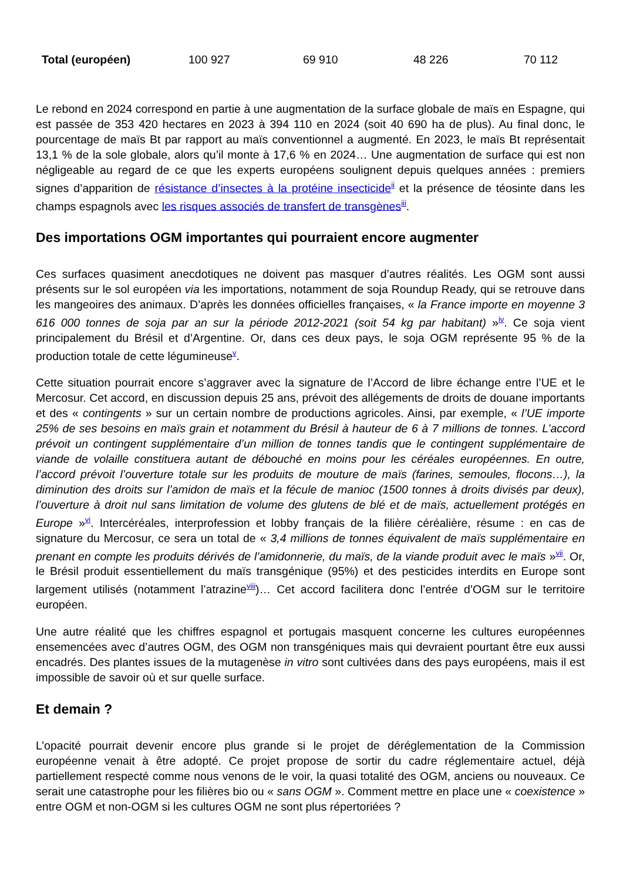| Total (européen) | 100 927 | 69 910 | 48 226 | 70 112 |
Le rebond en 2024 correspond en partie à une augmentation de la surface globale de maïs en Espagne, qui est passée de 353 420 hectares en 2023 à 394 110 en 2024 (soit 40 690 ha de plus). Au final donc, le pourcentage de maïs Bt par rapport au maïs conventionnel a augmenté. En 2023, le maïs Bt représentait 13,1 % de la sole globale, alors qu’il monte à 17,6 % en 2024… Une augmentation de surface qui est non négligeable au regard de ce que les experts européens soulignent depuis quelques années : premiers signes d’apparition de résistance d’insectes à la protéine insecticide<sup>ii</sup> et la présence de téosinte dans les champs espagnols avec les risques associés de transfert de transgènes<sup>iii</sup>.
Des importations OGM importantes qui pourraient encore augmenter
Ces surfaces quasiment anecdotiques ne doivent pas masquer d’autres réalités. Les OGM sont aussi présents sur le sol européen via les importations, notamment de soja Roundup Ready, qui se retrouve dans les mangeoires des animaux. D’après les données officielles françaises, « la France importe en moyenne 3 616 000 tonnes de soja par an sur la période 2012-2021 (soit 54 kg par habitant) »<sup>iv</sup>. Ce soja vient principalement du Brésil et d’Argentine. Or, dans ces deux pays, le soja OGM représente 95 % de la production totale de cette légumineuse<sup>v</sup>.
Cette situation pourrait encore s’aggraver avec la signature de l’Accord de libre échange entre l’UE et le Mercosur. Cet accord, en discussion depuis 25 ans, prévoit des allégements de droits de douane importants et des « contingents » sur un certain nombre de productions agricoles. Ainsi, par exemple, « l’UE importe 25% de ses besoins en maïs grain et notamment du Brésil à hauteur de 6 à 7 millions de tonnes. L’accord prévoit un contingent supplémentaire d’un million de tonnes tandis que le contingent supplémentaire de viande de volaille constituera autant de débouché en moins pour les céréales européennes. En outre, l’accord prévoit l’ouverture totale sur les produits de mouture de maïs (farines, semoules, flocons…), la diminution des droits sur l’amidon de maïs et la fécule de manioc (1500 tonnes à droits divisés par deux), l’ouverture à droit nul sans limitation de volume des glutens de blé et de maïs, actuellement protégés en Europe »<sup>vi</sup>. Intercéréales, interprofession et lobby français de la filière céréalière, résume : en cas de signature du Mercosur, ce sera un total de « 3,4 millions de tonnes équivalent de maïs supplémentaire en prenant en compte les produits dérivés de l’amidonnerie, du maïs, de la viande produit avec le maïs »<sup>vii</sup>. Or, le Brésil produit essentiellement du maïs transgénique (95%) et des pesticides interdits en Europe sont largement utilisés (notamment l’atrazine<sup>viii</sup>)… Cet accord facilitera donc l’entrée d’OGM sur le territoire européen.
Une autre réalité que les chiffres espagnol et portugais masquent concerne les cultures européennes ensemencées avec d’autres OGM, des OGM non transgéniques mais qui devraient pourtant être eux aussi encadrés. Des plantes issues de la mutagenèse in vitro sont cultivées dans des pays européens, mais il est impossible de savoir où et sur quelle surface.
Et demain ?
L’opacité pourrait devenir encore plus grande si le projet de déréglementation de la Commission européenne venait à être adopté. Ce projet propose de sortir du cadre réglementaire actuel, déjà partiellement respecté comme nous venons de le voir, la quasi totalité des OGM, anciens ou nouveaux. Ce serait une catastrophe pour les filières bio ou « sans OGM ». Comment mettre en place une « coexistence » entre OGM et non-OGM si les cultures OGM ne sont plus répertoriées ?